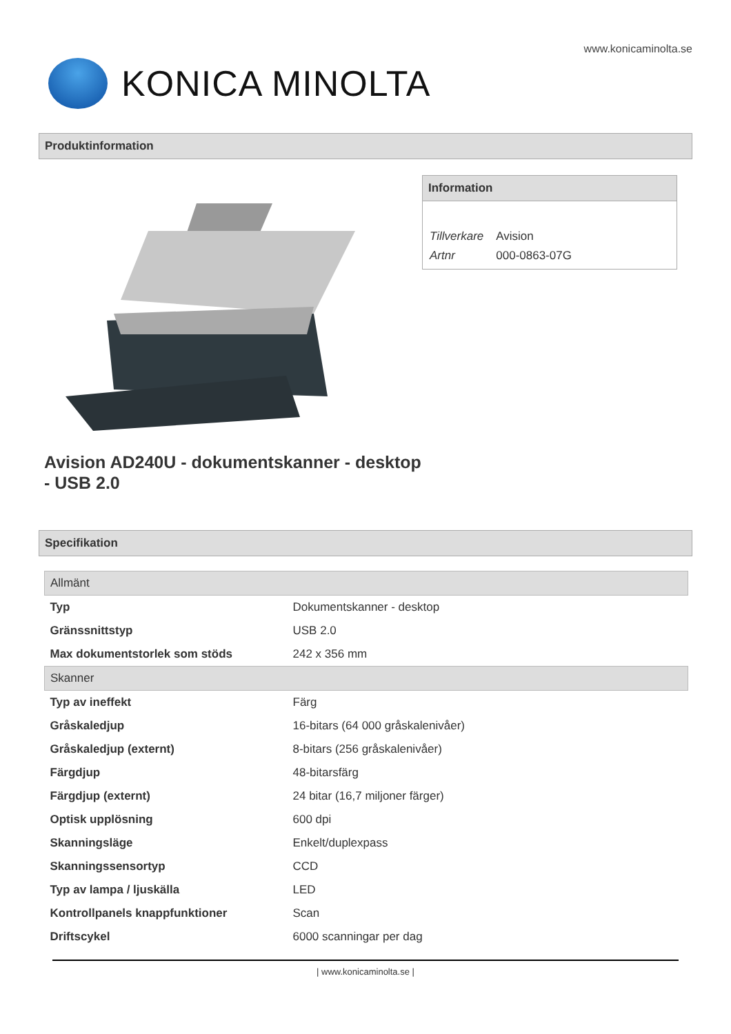www.konicaminolta.se
KONICA MINOLTA
Produktinformation
Information
| Tillverkare | Avision |
| Artnr | 000-0863-07G |
Avision AD240U - dokumentskanner - desktop - USB 2.0
Specifikation
| Allmänt | |
| Typ | Dokumentskanner - desktop |
| Gränssnittstyp | USB 2.0 |
| Max dokumentstorlek som stöds | 242 x 356 mm |
| Skanner | |
| Typ av ineffekt | Färg |
| Gråskaledjup | 16-bitars (64 000 gråskalenivåer) |
| Gråskaledjup (externt) | 8-bitars (256 gråskalenivåer) |
| Färgdjup | 48-bitarsfärg |
| Färgdjup (externt) | 24 bitar (16,7 miljoner färger) |
| Optisk upplösning | 600 dpi |
| Skanningsläge | Enkelt/duplexpass |
| Skanningssensortyp | CCD |
| Typ av lampa / ljuskälla | LED |
| Kontrollpanels knappfunktioner | Scan |
| Driftscykel | 6000 scanningar per dag |
| www.konicaminolta.se |